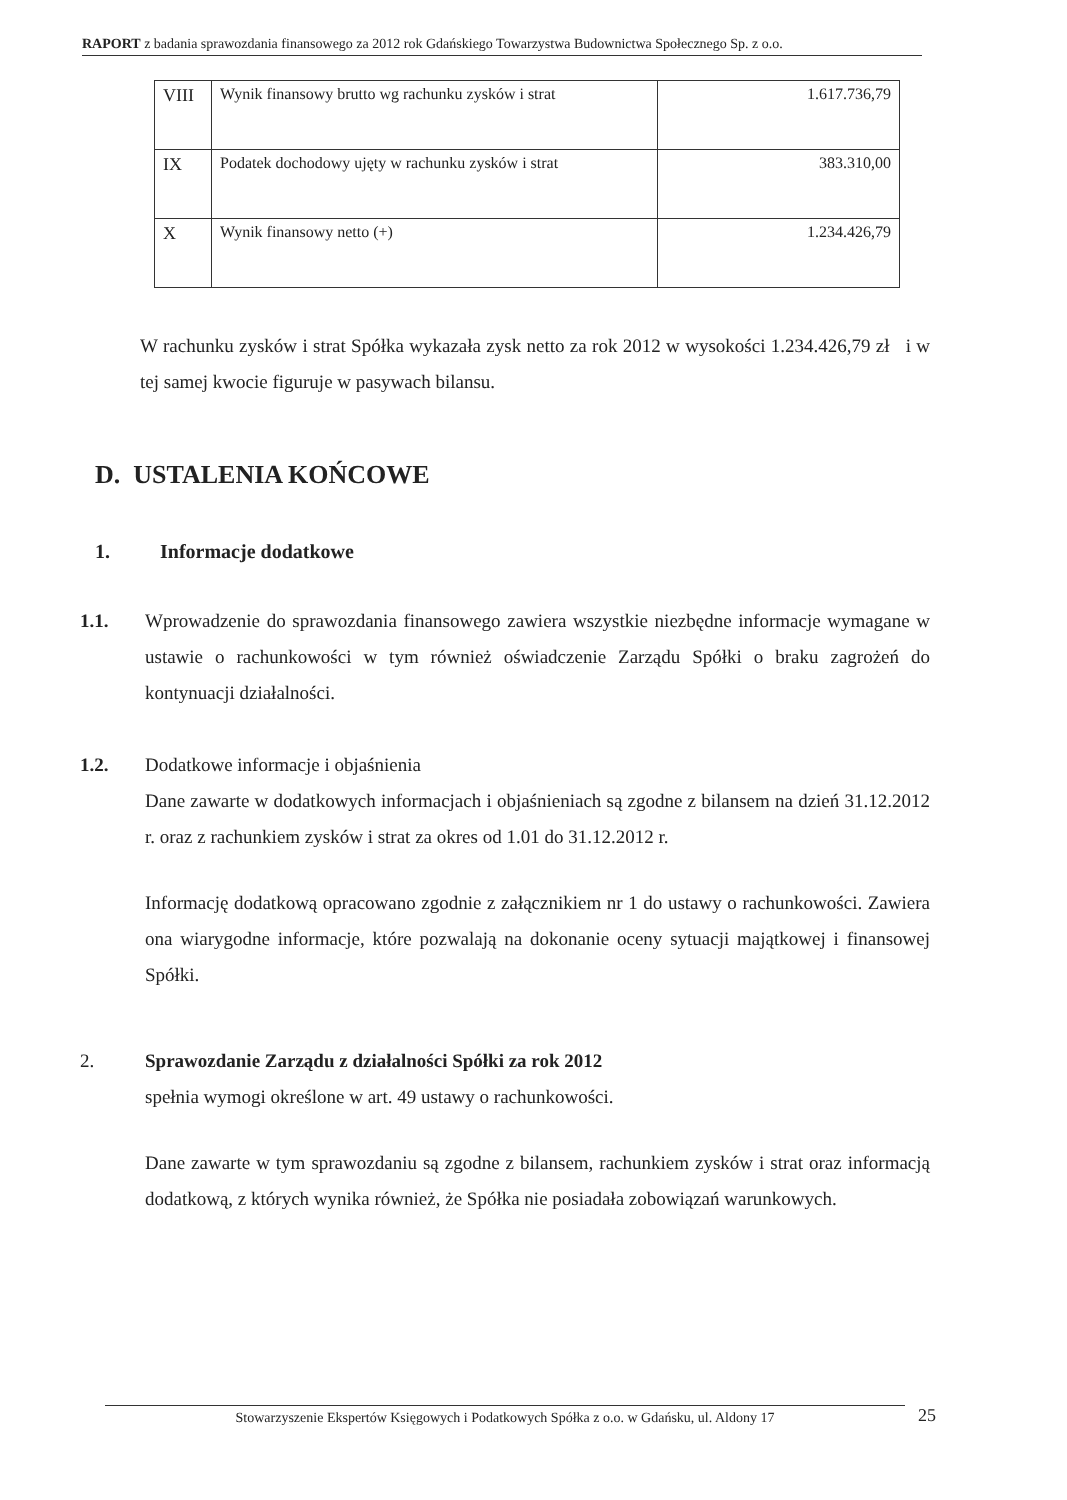RAPORT z badania sprawozdania finansowego za 2012 rok Gdańskiego Towarzystwa Budownictwa Społecznego Sp. z o.o.
| VIII | Wynik finansowy brutto wg rachunku zysków i strat | 1.617.736,79 |
| IX | Podatek dochodowy ujęty w rachunku zysków i strat | 383.310,00 |
| X | Wynik finansowy netto (+) | 1.234.426,79 |
W rachunku zysków i strat Spółka wykazała zysk netto za rok 2012 w wysokości 1.234.426,79 zł i w tej samej kwocie figuruje w pasywach bilansu.
D. USTALENIA KOŃCOWE
1. Informacje dodatkowe
1.1. Wprowadzenie do sprawozdania finansowego zawiera wszystkie niezbędne informacje wymagane w ustawie o rachunkowości w tym również oświadczenie Zarządu Spółki o braku zagrożeń do kontynuacji działalności.
1.2. Dodatkowe informacje i objaśnienia
Dane zawarte w dodatkowych informacjach i objaśnieniach są zgodne z bilansem na dzień 31.12.2012 r. oraz z rachunkiem zysków i strat za okres od 1.01 do 31.12.2012 r.
Informację dodatkową opracowano zgodnie z załącznikiem nr 1 do ustawy o rachunkowości. Zawiera ona wiarygodne informacje, które pozwalają na dokonanie oceny sytuacji majątkowej i finansowej Spółki.
2. Sprawozdanie Zarządu z działalności Spółki za rok 2012
spełnia wymogi określone w art. 49 ustawy o rachunkowości.
Dane zawarte w tym sprawozdaniu są zgodne z bilansem, rachunkiem zysków i strat oraz informacją dodatkową, z których wynika również, że Spółka nie posiadała zobowiązań warunkowych.
Stowarzyszenie Ekspertów Księgowych i Podatkowych Spółka z o.o. w Gdańsku, ul. Aldony 17 25